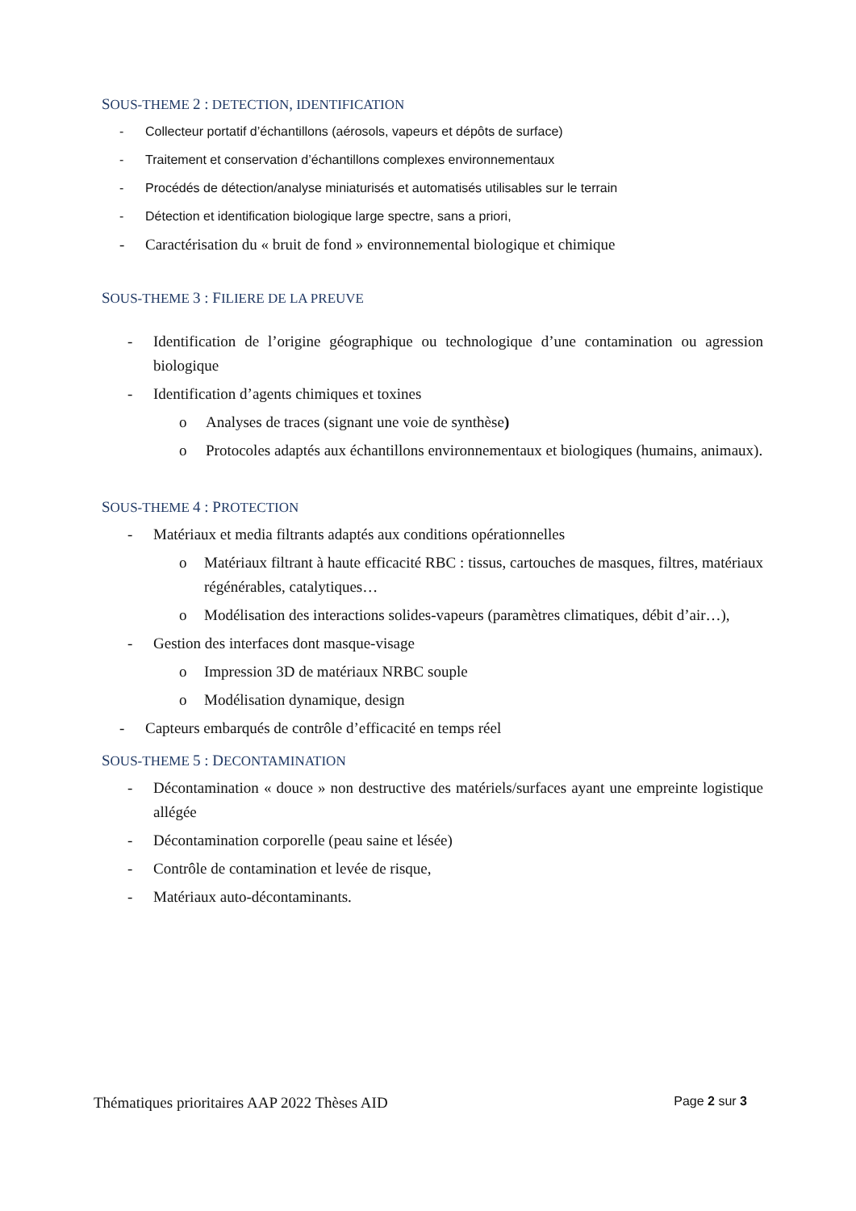SOUS-THEME 2 : DETECTION, IDENTIFICATION
- Collecteur portatif d’échantillons (aérosols, vapeurs et dépôts de surface)
- Traitement et conservation d’échantillons complexes environnementaux
- Procédés de détection/analyse miniaturisés et automatisés utilisables sur le terrain
- Détection et identification biologique large spectre, sans a priori,
- Caractérisation du « bruit de fond » environnemental biologique et chimique
SOUS-THEME 3 : FILIERE DE LA PREUVE
- Identification de l’origine géographique ou technologique d’une contamination ou agression biologique
- Identification d’agents chimiques et toxines
o Analyses de traces (signant une voie de synthèse)
o Protocoles adaptés aux échantillons environnementaux et biologiques (humains, animaux).
SOUS-THEME 4 : PROTECTION
- Matériaux et media filtrants adaptés aux conditions opérationnelles
o Matériaux filtrant à haute efficacité RBC : tissus, cartouches de masques, filtres, matériaux régénérables, catalytiques…
o Modélisation des interactions solides-vapeurs (paramètres climatiques, débit d’air…),
- Gestion des interfaces dont masque-visage
o Impression 3D de matériaux NRBC souple
o Modélisation dynamique, design
- Capteurs embarqués de contrôle d’efficacité en temps réel
SOUS-THEME 5 : DECONTAMINATION
- Décontamination « douce » non destructive des matériels/surfaces ayant une empreinte logistique allégée
- Décontamination corporelle (peau saine et lésée)
- Contrôle de contamination et levée de risque,
- Matériaux auto-décontaminants.
Thématiques prioritaires AAP 2022 Thèses AID Page 2 sur 3